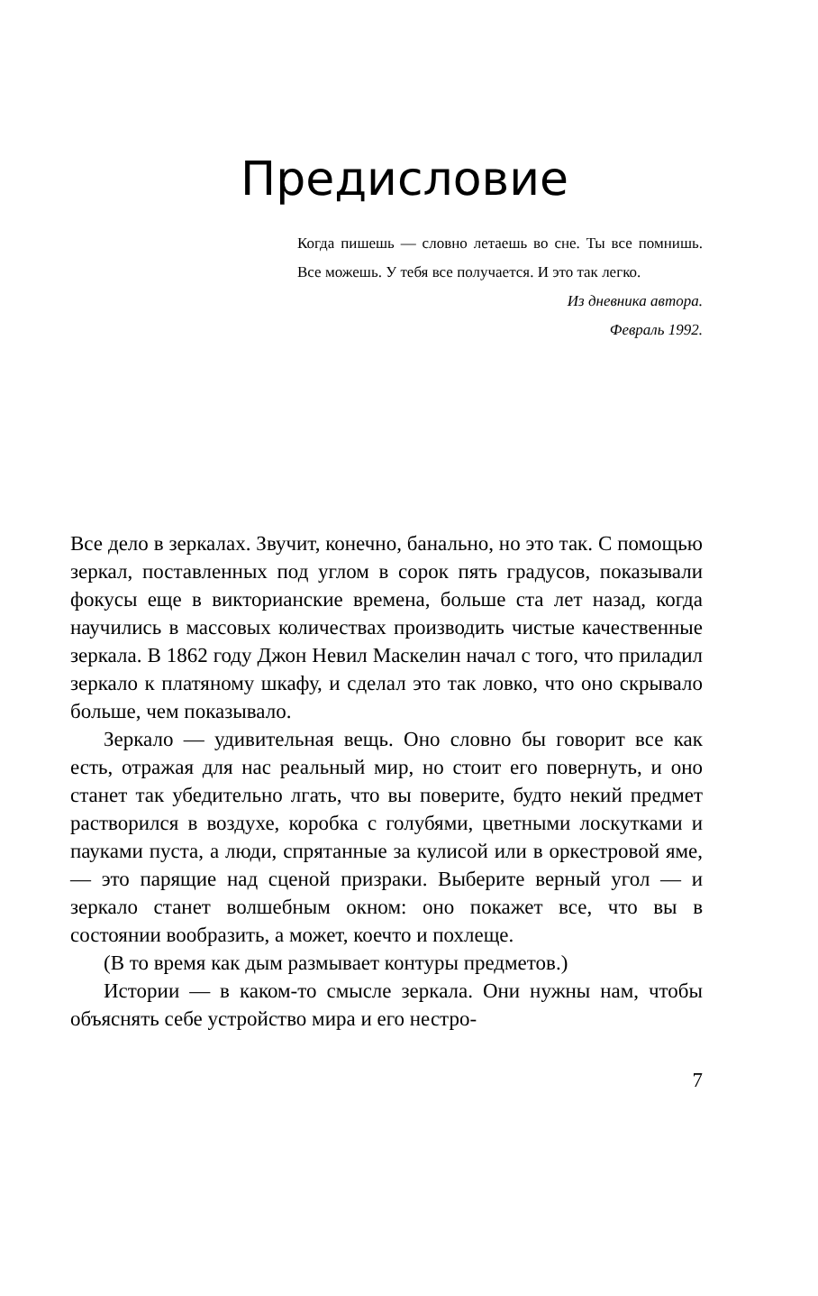Предисловие
Когда пишешь — словно летаешь во сне. Ты все помнишь. Все можешь. У тебя все получается. И это так легко.
Из дневника автора.
Февраль 1992.
Все дело в зеркалах. Звучит, конечно, банально, но это так. С помощью зеркал, поставленных под углом в сорок пять градусов, показывали фокусы еще в викторианские времена, больше ста лет назад, когда научились в массовых количествах производить чистые качественные зеркала. В 1862 году Джон Невил Маскелин начал с того, что приладил зеркало к платяному шкафу, и сделал это так ловко, что оно скрывало больше, чем показывало.
Зеркало — удивительная вещь. Оно словно бы говорит все как есть, отражая для нас реальный мир, но стоит его повернуть, и оно станет так убедительно лгать, что вы поверите, будто некий предмет растворился в воздухе, коробка с голубями, цветными лоскутками и пауками пуста, а люди, спрятанные за кулисой или в оркестровой яме, — это парящие над сценой призраки. Выберите верный угол — и зеркало станет волшебным окном: оно покажет все, что вы в состоянии вообразить, а может, коечто и похлеще.
(В то время как дым размывает контуры предметов.)
Истории — в каком-то смысле зеркала. Они нужны нам, чтобы объяснять себе устройство мира и его нестро-
7